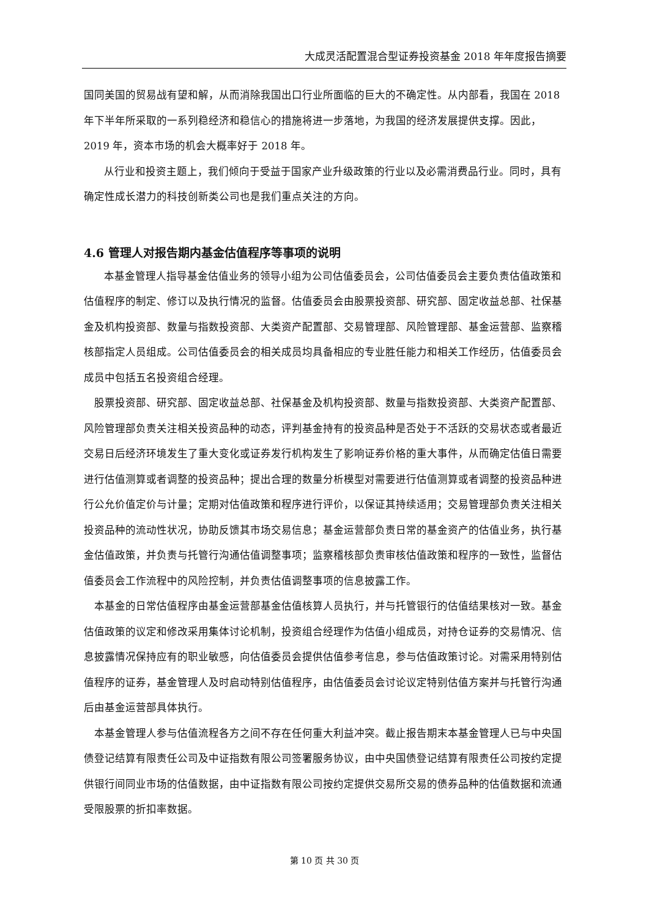大成灵活配置混合型证券投资基金 2018 年年度报告摘要
国同美国的贸易战有望和解，从而消除我国出口行业所面临的巨大的不确定性。从内部看，我国在 2018 年下半年所采取的一系列稳经济和稳信心的措施将进一步落地，为我国的经济发展提供支撑。因此， 2019 年，资本市场的机会大概率好于 2018 年。
从行业和投资主题上，我们倾向于受益于国家产业升级政策的行业以及必需消费品行业。同时，具有确定性成长潜力的科技创新类公司也是我们重点关注的方向。
4.6 管理人对报告期内基金估值程序等事项的说明
本基金管理人指导基金估值业务的领导小组为公司估值委员会，公司估值委员会主要负责估值政策和估值程序的制定、修订以及执行情况的监督。估值委员会由股票投资部、研究部、固定收益总部、社保基金及机构投资部、数量与指数投资部、大类资产配置部、交易管理部、风险管理部、基金运营部、监察稽核部指定人员组成。公司估值委员会的相关成员均具备相应的专业胜任能力和相关工作经历，估值委员会成员中包括五名投资组合经理。
股票投资部、研究部、固定收益总部、社保基金及机构投资部、数量与指数投资部、大类资产配置部、风险管理部负责关注相关投资品种的动态，评判基金持有的投资品种是否处于不活跃的交易状态或者最近交易日后经济环境发生了重大变化或证券发行机构发生了影响证券价格的重大事件，从而确定估值日需要进行估值测算或者调整的投资品种；提出合理的数量分析模型对需要进行估值测算或者调整的投资品种进行公允价值定价与计量；定期对估值政策和程序进行评价，以保证其持续适用；交易管理部负责关注相关投资品种的流动性状况，协助反馈其市场交易信息；基金运营部负责日常的基金资产的估值业务，执行基金估值政策，并负责与托管行沟通估值调整事项；监察稽核部负责审核估值政策和程序的一致性，监督估值委员会工作流程中的风险控制，并负责估值调整事项的信息披露工作。
本基金的日常估值程序由基金运营部基金估值核算人员执行，并与托管银行的估值结果核对一致。基金估值政策的议定和修改采用集体讨论机制，投资组合经理作为估值小组成员，对持仓证券的交易情况、信息披露情况保持应有的职业敏感，向估值委员会提供估值参考信息，参与估值政策讨论。对需采用特别估值程序的证券，基金管理人及时启动特别估值程序，由估值委员会讨论议定特别估值方案并与托管行沟通后由基金运营部具体执行。
本基金管理人参与估值流程各方之间不存在任何重大利益冲突。截止报告期末本基金管理人已与中央国债登记结算有限责任公司及中证指数有限公司签署服务协议，由中央国债登记结算有限责任公司按约定提供银行间同业市场的估值数据，由中证指数有限公司按约定提供交易所交易的债券品种的估值数据和流通受限股票的折扣率数据。
第 10 页 共 30 页